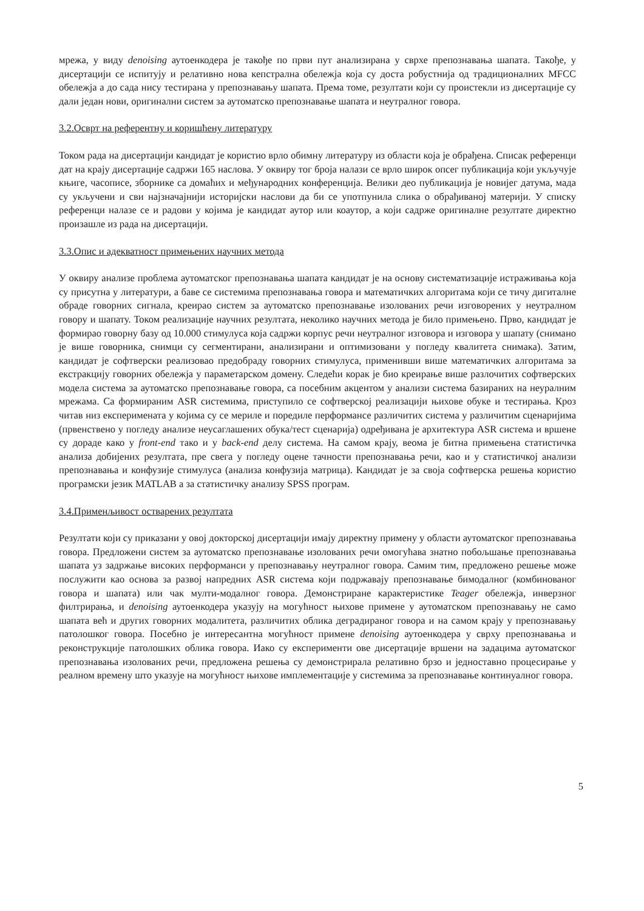мрежа, у виду denoising аутоенкодера је такође по први пут анализирана у сврхе препознавања шапата. Такође, у дисертацији се испитују и релативно нова кепстрална обележја која су доста робустнија од традиционалних MFCC обележја а до сада нису тестирана у препознавању шапата. Према томе, резултати који су проистекли из дисертације су дали један нови, оригинални систем за аутоматско препознавање шапата и неутралног говора.
3.2.Осврт на референтну и коришћену литературу
Током рада на дисертацији кандидат је користио врло обимну литературу из области која је обрађена. Списак референци дат на крају дисертације садржи 165 наслова. У оквиру тог броја налази се врло широк опсег публикација који укључује књиге, часописе, зборнике са домаћих и међународних конференција. Велики део публикација је новијег датума, мада су укључени и сви најзначајнији историјски наслови да би се употпунила слика о обрађиваној материји. У списку референци налазе се и радови у којима је кандидат аутор или коаутор, а који садрже оригиналне резултате директно произашле из рада на дисертацији.
3.3.Опис и адекватност примењених научних метода
У оквиру анализе проблема аутоматског препознавања шапата кандидат је на основу систематизације истраживања која су присутна у литератури, а баве се системима препознавања говора и математичких алгоритама који се тичу дигиталне обраде говорних сигнала, креирао систем за аутоматско препознавање изолованих речи изговорених у неутралном говору и шапату. Током реализације научних резултата, неколико научних метода је било примењено. Прво, кандидат је формирао говорну базу од 10.000 стимулуса која садржи корпус речи неутралног изговора и изговора у шапату (снимано је више говорника, снимци су сегментирани, анализирани и оптимизовани у погледу квалитета снимака). Затим, кандидат је софтверски реализовао предобраду говорних стимулуса, применивши више математичких алгоритама за екстракцију говорних обележја у параметарском домену. Следећи корак је био креирање више разлочитих софтверских модела система за аутоматско препознавање говора, са посебним акцентом у анализи система базираних на неуралним мрежама. Са формираним ASR системима, приступило се софтверској реализацији њихове обуке и тестирања. Кроз читав низ експеримената у којима су се мериле и поредиле перформансе различитих система у различитим сценаријима (првенствено у погледу анализе неусаглашених обука/тест сценарија) одређивана је архитектура ASR система и вршене су дораде како у front-end тако и у back-end делу система. На самом крају, веома је битна примењена статистичка анализа добијених резултата, пре свега у погледу оцене тачности препознавања речи, као и у статистичкој анализи препознавања и конфузије стимулуса (анализа конфузија матрица). Кандидат је за своја софтверска решења користио програмски језик MATLAB а за статистичку анализу SPSS програм.
3.4.Применљивост остварених резултата
Резултати који су приказани у овој докторској дисертацији имају директну примену у области аутоматског препознавања говора. Предложени систем за аутоматско препознавање изолованих речи омогућава знатно побољшање препознавања шапата уз задржање високих перформанси у препознавању неутралног говора. Самим тим, предложено решење може послужити као основа за развој напредних ASR система који подржавају препознавање бимодалног (комбинованог говора и шапата) или чак мулти-модалног говора. Демонстриране карактеристике Teager обележја, инверзног филтрирања, и denoising аутоенкодера указују на могућност њихове примене у аутоматском препознавању не само шапата већ и других говорних модалитета, различитих облика деградираног говора и на самом крају у препознавању патолошког говора. Посебно је интересантна могућност примене denoising аутоенкодера у сврху препознавања и реконструкције патолошких облика говора. Иако су експерименти ове дисертације вршени на задацима аутоматског препознавања изолованих речи, предложена решења су демонстрирала релативно брзо и једноставно процесирање у реалном времену што указује на могућност њихове имплементације у системима за препознавање континуалног говора.
5